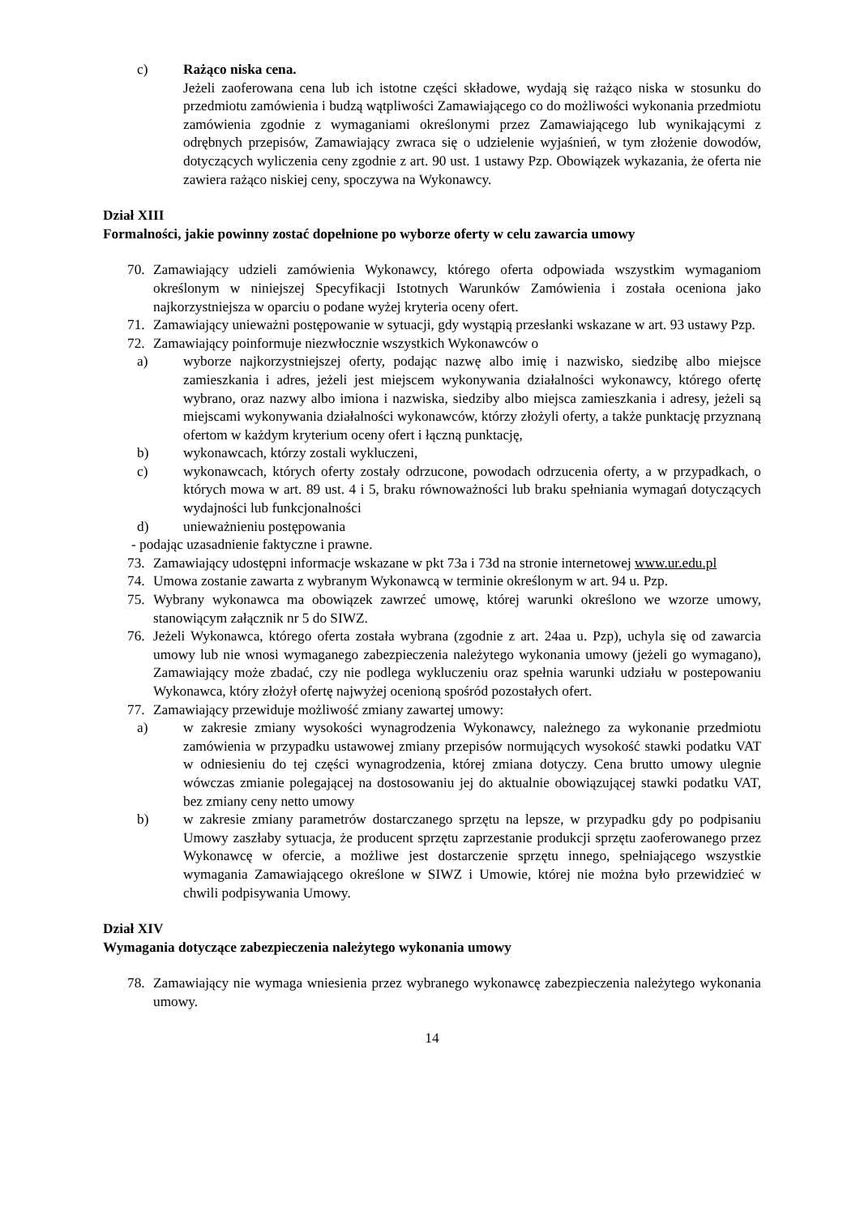c) Rażąco niska cena.
Jeżeli zaoferowana cena lub ich istotne części składowe, wydają się rażąco niska w stosunku do przedmiotu zamówienia i budzą wątpliwości Zamawiającego co do możliwości wykonania przedmiotu zamówienia zgodnie z wymaganiami określonymi przez Zamawiającego lub wynikającymi z odrębnych przepisów, Zamawiający zwraca się o udzielenie wyjaśnień, w tym złożenie dowodów, dotyczących wyliczenia ceny zgodnie z art. 90 ust. 1 ustawy Pzp. Obowiązek wykazania, że oferta nie zawiera rażąco niskiej ceny, spoczywa na Wykonawcy.
Dział XIII
Formalności, jakie powinny zostać dopełnione po wyborze oferty w celu zawarcia umowy
70. Zamawiający udzieli zamówienia Wykonawcy, którego oferta odpowiada wszystkim wymaganiom określonym w niniejszej Specyfikacji Istotnych Warunków Zamówienia i została oceniona jako najkorzystniejsza w oparciu o podane wyżej kryteria oceny ofert.
71. Zamawiający unieważni postępowanie w sytuacji, gdy wystąpią przesłanki wskazane w art. 93 ustawy Pzp.
72. Zamawiający poinformuje niezwłocznie wszystkich Wykonawców o
a) wyborze najkorzystniejszej oferty, podając nazwę albo imię i nazwisko, siedzibę albo miejsce zamieszkania i adres, jeżeli jest miejscem wykonywania działalności wykonawcy, którego ofertę wybrano, oraz nazwy albo imiona i nazwiska, siedziby albo miejsca zamieszkania i adresy, jeżeli są miejscami wykonywania działalności wykonawców, którzy złożyli oferty, a także punktację przyznaną ofertom w każdym kryterium oceny ofert i łączną punktację,
b) wykonawcach, którzy zostali wykluczeni,
c) wykonawcach, których oferty zostały odrzucone, powodach odrzucenia oferty, a w przypadkach, o których mowa w art. 89 ust. 4 i 5, braku równoważności lub braku spełniania wymagań dotyczących wydajności lub funkcjonalności
d) unieważnieniu postępowania
- podając uzasadnienie faktyczne i prawne.
73. Zamawiający udostępni informacje wskazane w pkt 73a i 73d na stronie internetowej www.ur.edu.pl
74. Umowa zostanie zawarta z wybranym Wykonawcą w terminie określonym w art. 94 u. Pzp.
75. Wybrany wykonawca ma obowiązek zawrzeć umowę, której warunki określono we wzorze umowy, stanowiącym załącznik nr 5 do SIWZ.
76. Jeżeli Wykonawca, którego oferta została wybrana (zgodnie z art. 24aa u. Pzp), uchyla się od zawarcia umowy lub nie wnosi wymaganego zabezpieczenia należytego wykonania umowy (jeżeli go wymagano), Zamawiający może zbadać, czy nie podlega wykluczeniu oraz spełnia warunki udziału w postepowaniu Wykonawca, który złożył ofertę najwyżej ocenioną spośród pozostałych ofert.
77. Zamawiający przewiduje możliwość zmiany zawartej umowy:
a) w zakresie zmiany wysokości wynagrodzenia Wykonawcy, należnego za wykonanie przedmiotu zamówienia w przypadku ustawowej zmiany przepisów normujących wysokość stawki podatku VAT w odniesieniu do tej części wynagrodzenia, której zmiana dotyczy. Cena brutto umowy ulegnie wówczas zmianie polegającej na dostosowaniu jej do aktualnie obowiązującej stawki podatku VAT, bez zmiany ceny netto umowy
b) w zakresie zmiany parametrów dostarczanego sprzętu na lepsze, w przypadku gdy po podpisaniu Umowy zaszłaby sytuacja, że producent sprzętu zaprzestanie produkcji sprzętu zaoferowanego przez Wykonawcę w ofercie, a możliwe jest dostarczenie sprzętu innego, spełniającego wszystkie wymagania Zamawiającego określone w SIWZ i Umowie, której nie można było przewidzieć w chwili podpisywania Umowy.
Dział XIV
Wymagania dotyczące zabezpieczenia należytego wykonania umowy
78. Zamawiający nie wymaga wniesienia przez wybranego wykonawcę zabezpieczenia należytego wykonania umowy.
14